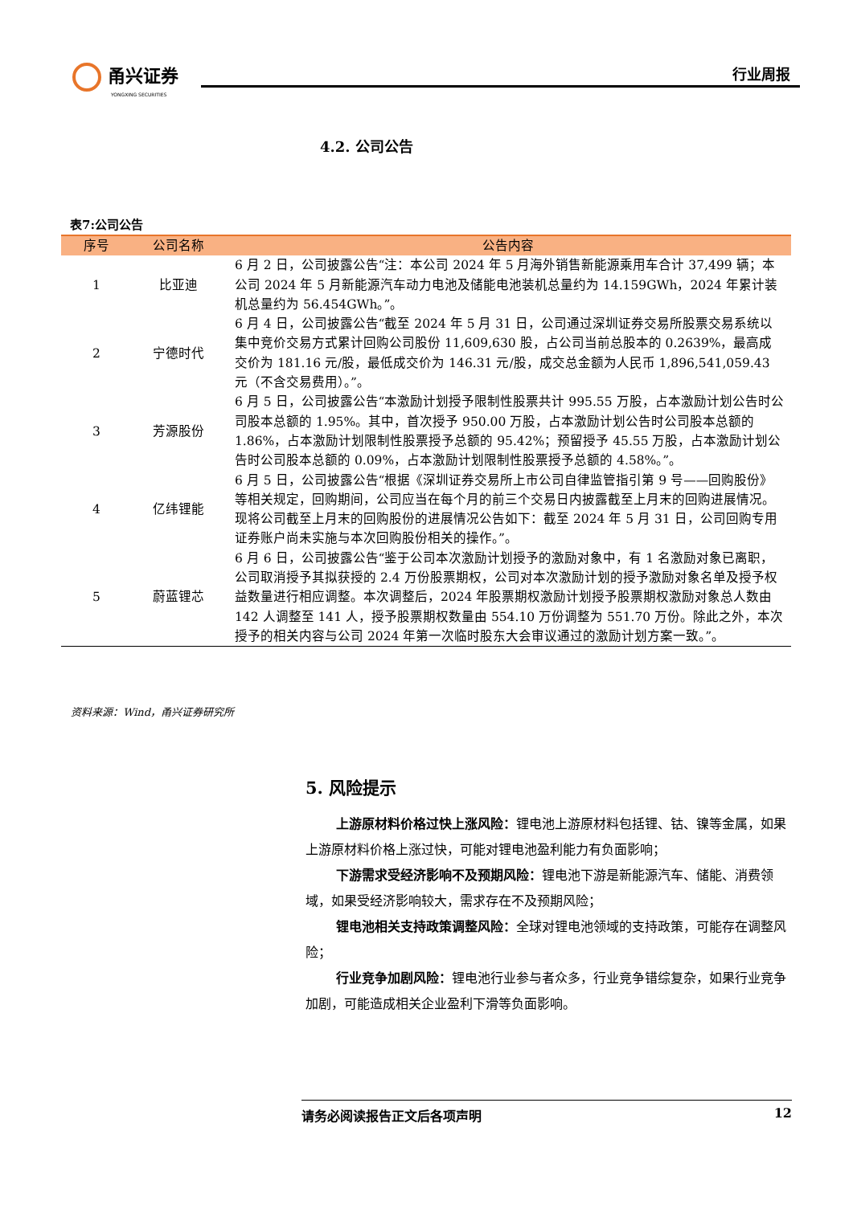甬兴证券
YONGXING SECURITIES
行业周报
4.2. 公司公告
表7:公司公告
| 序号 | 公司名称 | 公告内容 |
| --- | --- | --- |
| 1 | 比亚迪 | 6 月 2 日，公司披露公告“注：本公司 2024 年 5 月海外销售新能源乘用车合计 37,499 辆；本公司 2024 年 5 月新能源汽车动力电池及储能电池装机总量约为 14.159GWh，2024 年累计装机总量约为 56.454GWh。”。 |
| 2 | 宁德时代 | 6 月 4 日，公司披露公告“截至 2024 年 5 月 31 日，公司通过深圳证券交易所股票交易系统以集中竞价交易方式累计回购公司股份 11,609,630 股，占公司当前总股本的 0.2639%，最高成交价为 181.16 元/股，最低成交价为 146.31 元/股，成交总金额为人民币 1,896,541,059.43 元（不含交易费用）。”。 |
| 3 | 芳源股份 | 6 月 5 日，公司披露公告“本激励计划授予限制性股票共计 995.55 万股，占本激励计划公告时公司股本总额的 1.95%。其中，首次授予 950.00 万股，占本激励计划公告时公司股本总额的 1.86%，占本激励计划限制性股票授予总额的 95.42%；预留授予 45.55 万股，占本激励计划公告时公司股本总额的 0.09%，占本激励计划限制性股票授予总额的 4.58%。”。 |
| 4 | 亿纬锂能 | 6 月 5 日，公司披露公告“根据《深圳证券交易所上市公司自律监管指引第 9 号——回购股份》等相关规定，回购期间，公司应当在每个月的前三个交易日内披露截至上月末的回购进展情况。现将公司截至上月末的回购股份的进展情况公告如下：截至 2024 年 5 月 31 日，公司回购专用证券账户尚未实施与本次回购股份相关的操作。”。 |
| 5 | 蔚蓝锂芯 | 6 月 6 日，公司披露公告“鉴于公司本次激励计划授予的激励对象中，有 1 名激励对象已离职，公司取消授予其拟获授的 2.4 万份股票期权，公司对本次激励计划的授予激励对象名单及授予权益数量进行相应调整。本次调整后，2024 年股票期权激励计划授予股票期权激励对象总人数由 142 人调整至 141 人，授予股票期权数量由 554.10 万份调整为 551.70 万份。除此之外，本次授予的相关内容与公司 2024 年第一次临时股东大会审议通过的激励计划方案一致。”。 |
资料来源：Wind，甬兴证券研究所
5. 风险提示
上游原材料价格过快上涨风险：锂电池上游原材料包括锂、钴、镍等金属，如果上游原材料价格上涨过快，可能对锂电池盈利能力有负面影响；
下游需求受经济影响不及预期风险：锂电池下游是新能源汽车、储能、消费领域，如果受经济影响较大，需求存在不及预期风险；
锂电池相关支持政策调整风险：全球对锂电池领域的支持政策，可能存在调整风险；
行业竞争加剧风险：锂电池行业参与者众多，行业竞争错综复杂，如果行业竞争加剧，可能造成相关企业盈利下滑等负面影响。
请务必阅读报告正文后各项声明 12